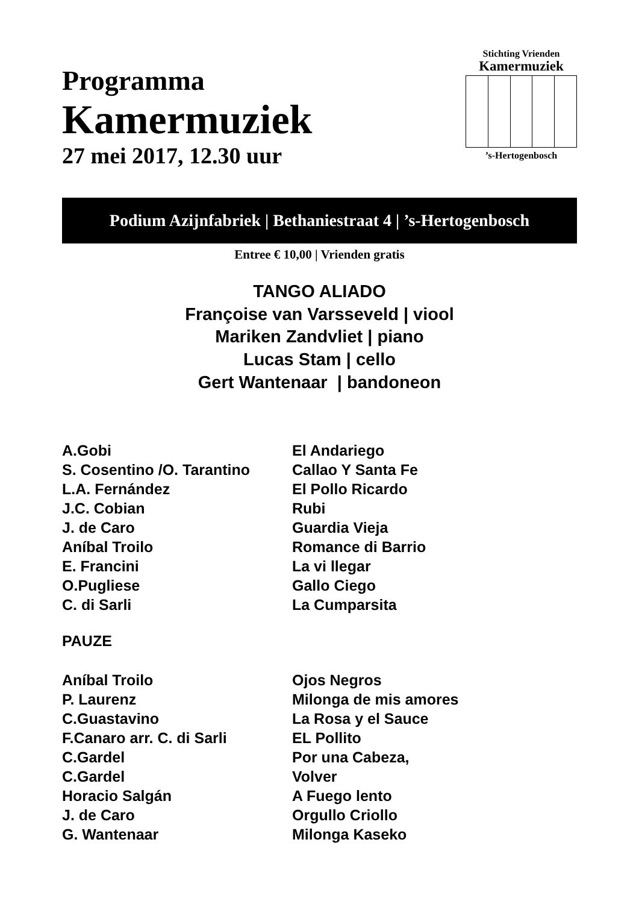Programma
Kamermuziek
27 mei 2017, 12.30 uur
Stichting Vrienden
Kamermuziek
’s-Hertogenbosch
Podium Azijnfabriek | Bethaniestraat 4 | ’s-Hertogenbosch
Entree € 10,00 | Vrienden gratis
TANGO ALIADO
Françoise van Varsseveld | viool
Mariken Zandvliet | piano
Lucas Stam | cello
Gert Wantenaar | bandoneon
| A.Gobi | El Andariego |
| S. Cosentino /O. Tarantino | Callao Y Santa Fe |
| L.A. Fernández | El Pollo Ricardo |
| J.C. Cobian | Rubi |
| J. de Caro | Guardia Vieja |
| Aníbal Troilo | Romance di Barrio |
| E. Francini | La vi llegar |
| O.Pugliese | Gallo Ciego |
| C. di Sarli | La Cumparsita |
PAUZE
| Aníbal Troilo | Ojos Negros |
| P. Laurenz | Milonga de mis amores |
| C.Guastavino | La Rosa y el Sauce |
| F.Canaro arr. C. di Sarli | EL Pollito |
| C.Gardel | Por una Cabeza, |
| C.Gardel | Volver |
| Horacio Salgán | A Fuego lento |
| J. de Caro | Orgullo Criollo |
| G. Wantenaar | Milonga Kaseko |